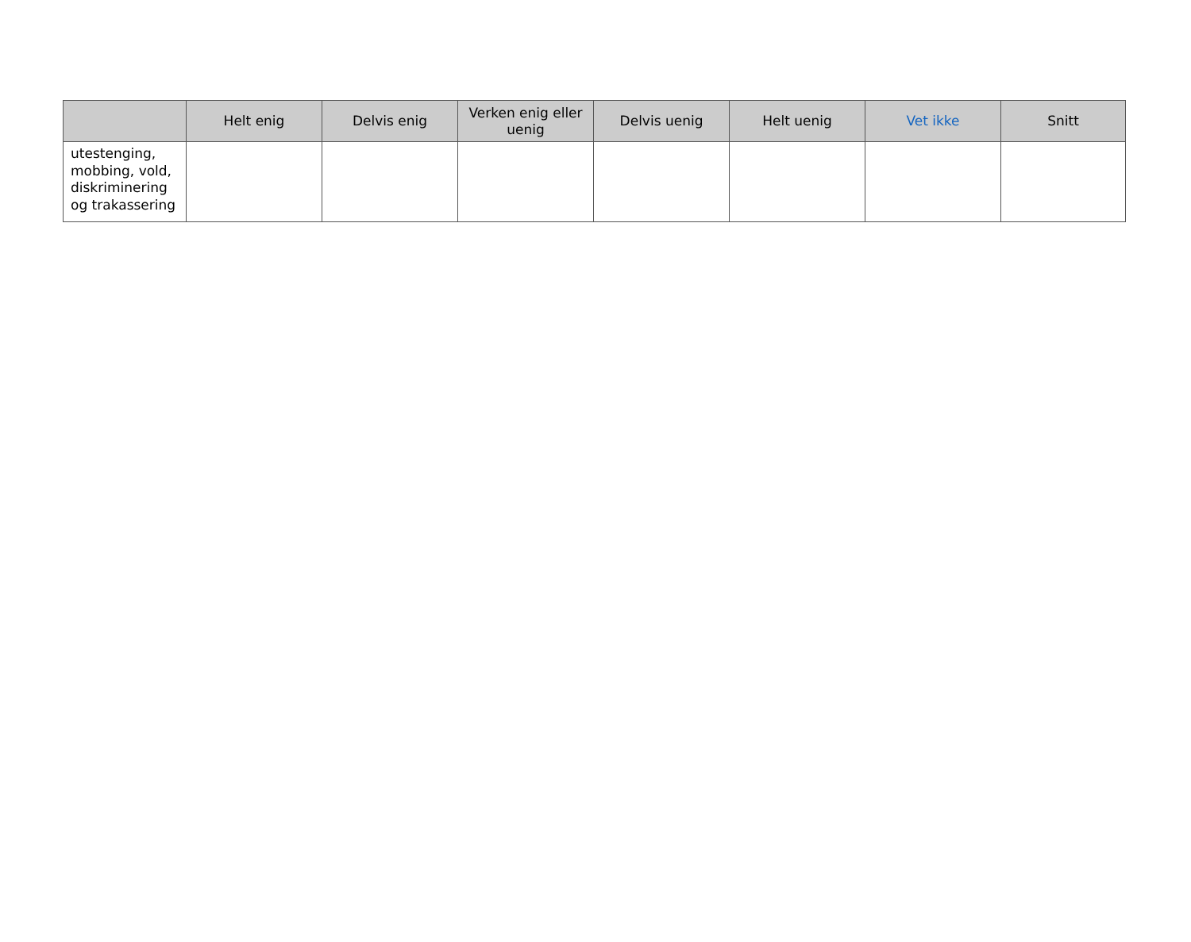| | Helt enig | Delvis enig | Verken enig eller uenig | Delvis uenig | Helt uenig | Vet ikke | Snitt |
| --- | --- | --- | --- | --- | --- | --- | --- |
| utestenging, mobbing, vold, diskriminering og trakassering | | | | | | | |